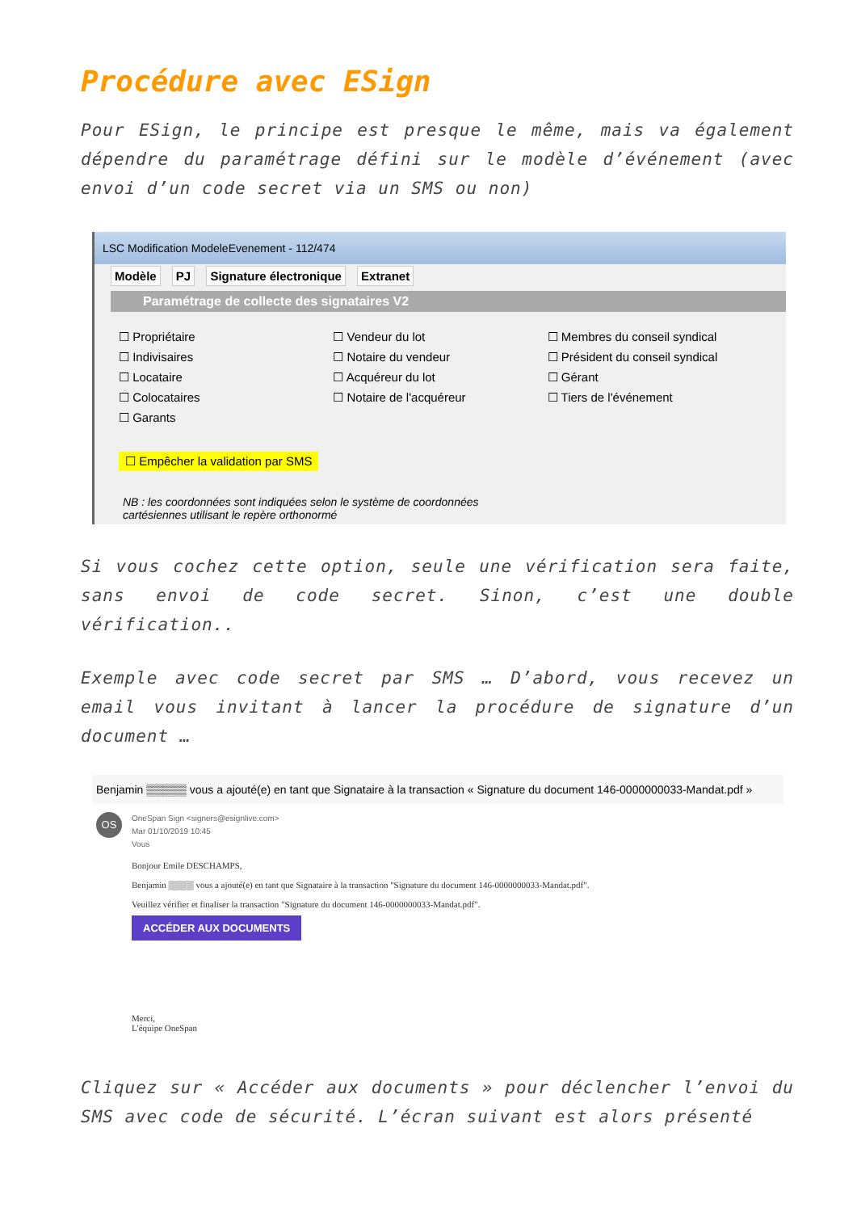Procédure avec ESign
Pour ESign, le principe est presque le même, mais va également dépendre du paramétrage défini sur le modèle d’événement (avec envoi d’un code secret via un SMS ou non)
LSC Modification ModeleEvenement - 112/474
Modèle PJ Signature électronique Extranet
Paramétrage de collecte des signataires V2
☐ Propriétaire
☐ Indivisaires
☐ Locataire
☐ Colocataires
☐ Garants
☐ Vendeur du lot
☐ Notaire du vendeur
☐ Acquéreur du lot
☐ Notaire de l'acquéreur
☐ Membres du conseil syndical
☐ Président du conseil syndical
☐ Gérant
☐ Tiers de l'événement
☐ Empêcher la validation par SMS
NB : les coordonnées sont indiquées selon le système de coordonnées
cartésiennes utilisant le repère orthonormé
Si vous cochez cette option, seule une vérification sera faite, sans envoi de code secret. Sinon, c’est une double vérification..
Exemple avec code secret par SMS … D’abord, vous recevez un email vous invitant à lancer la procédure de signature d’un document …
Benjamin ▒▒▒▒▒ vous a ajouté(e) en tant que Signataire à la transaction « Signature du document 146-0000000033-Mandat.pdf »
OS
OneSpan Sign <signers@esignlive.com>
Mar 01/10/2019 10:45
Vous
Bonjour Emile DESCHAMPS,
Benjamin ▒▒▒▒ vous a ajouté(e) en tant que Signataire à la transaction "Signature du document 146-0000000033-Mandat.pdf".
Veuillez vérifier et finaliser la transaction "Signature du document 146-0000000033-Mandat.pdf".
ACCÉDER AUX DOCUMENTS
Merci,
L'équipe OneSpan
Cliquez sur « Accéder aux documents » pour déclencher l’envoi du SMS avec code de sécurité. L’écran suivant est alors présenté